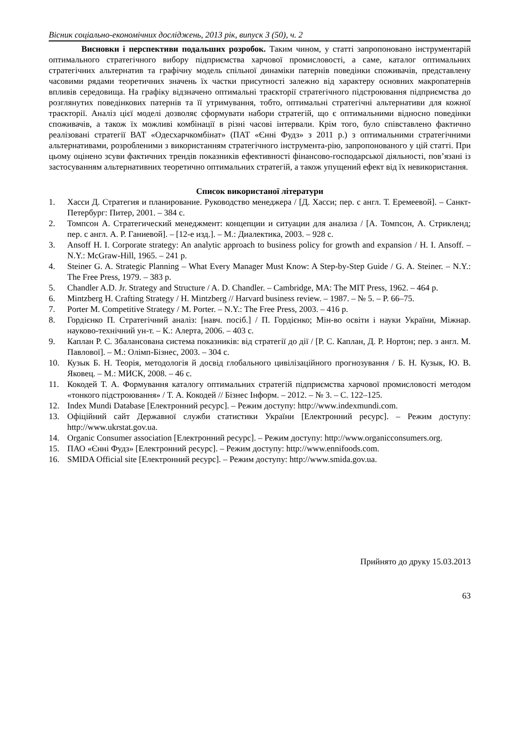Вісник соціально-економічних досліджень, 2013 рік, випуск 3 (50), ч. 2
Висновки і перспективи подальших розробок. Таким чином, у статті запропоновано інструментарій оптимального стратегічного вибору підприємства харчової промисловості, а саме, каталог оптимальних стратегічних альтернатив та графічну модель спільної динаміки патернів поведінки споживачів, представлену часовими рядами теоретичних значень їх частки присутності залежно від характеру основних макропатернів впливів середовища. На графіку відзначено оптимальні траєкторії стратегічного підстроювання підприємства до розглянутих поведінкових патернів та її утримування, тобто, оптимальні стратегічні альтернативи для кожної траєкторії. Аналіз цієї моделі дозволяє сформувати набори стратегій, що є оптимальними відносно поведінки споживачів, а також їх можливі комбінації в різні часові інтервали. Крім того, було співставлено фактично реалізовані стратегії ВАТ «Одесхарчкомбінат» (ПАТ «Єнні Фудз» з 2011 р.) з оптимальними стратегічними альтернативами, розробленими з використанням стратегічного інструмента-рію, запропонованого у цій статті. При цьому оцінено зсуви фактичних трендів показників ефективності фінансово-господарської діяльності, пов’язані із застосуванням альтернативних теоретично оптимальних стратегій, а також упущений ефект від їх невикористання.
Список використаної літератури
1. Хасси Д. Стратегия и планирование. Руководство менеджера / [Д. Хасси; пер. с англ. Т. Еремеевой]. – Санкт-Петербург: Питер, 2001. – 384 с.
2. Томпсон А. Стратегический менеджмент: концепции и ситуации для анализа / [А. Томпсон, А. Стрикленд; пер. с англ. А. Р. Ганиевой]. – [12-е изд.]. – М.: Диалектика, 2003. – 928 с.
3. Ansoff H. I. Corporate strategy: An analytic approach to business policy for growth and expansion / H. I. Ansoff. – N.Y.: McGraw-Hill, 1965. – 241 p.
4. Steiner G. A. Strategic Planning – What Every Manager Must Know: A Step-by-Step Guide / G. A. Steiner. – N.Y.: The Free Press, 1979. – 383 p.
5. Chandler A.D. Jr. Strategy and Structure / A. D. Chandler. – Cambridge, MA: The MIT Press, 1962. – 464 p.
6. Mintzberg H. Crafting Strategy / H. Mintzberg // Harvard business review. – 1987. – № 5. – P. 66–75.
7. Porter M. Competitive Strategy / M. Porter. – N.Y.: The Free Press, 2003. – 416 p.
8. Гордієнко П. Стратегічний аналіз: [навч. посіб.] / П. Гордієнко; Мін-во освіти і науки України, Міжнар. науково-технічний ун-т. – К.: Алерта, 2006. – 403 с.
9. Каплан Р. С. Збалансована система показників: від стратегії до дії / [Р. С. Каплан, Д. Р. Нортон; пер. з англ. М. Павлової]. – М.: Олімп-Бізнес, 2003. – 304 с.
10. Кузык Б. Н. Теорія, методологія й досвід глобального цивілізаційного прогнозування / Б. Н. Кузык, Ю. В. Яковец. – М.: МИСК, 2008. – 46 с.
11. Кокодей Т. А. Формування каталогу оптимальних стратегій підприємства харчової промисловості методом «тонкого підстроювання» / Т. А. Кокодей // Бізнес Інформ. – 2012. – № 3. – С. 122–125.
12. Index Mundi Database [Електронний ресурс]. – Режим доступу: http://www.indexmundi.com.
13. Офіційний сайт Державної служби статистики України [Електронний ресурс]. – Режим доступу: http://www.ukrstat.gov.ua.
14. Organic Consumer association [Електронний ресурс]. – Режим доступу: http://www.organicconsumers.org.
15. ПАО «Єнні Фудз» [Електронний ресурс]. – Режим доступу: http://www.ennifoods.com.
16. SMIDA Official site [Електронний ресурс]. – Режим доступу: http://www.smida.gov.ua.
Прийнято до друку 15.03.2013
63